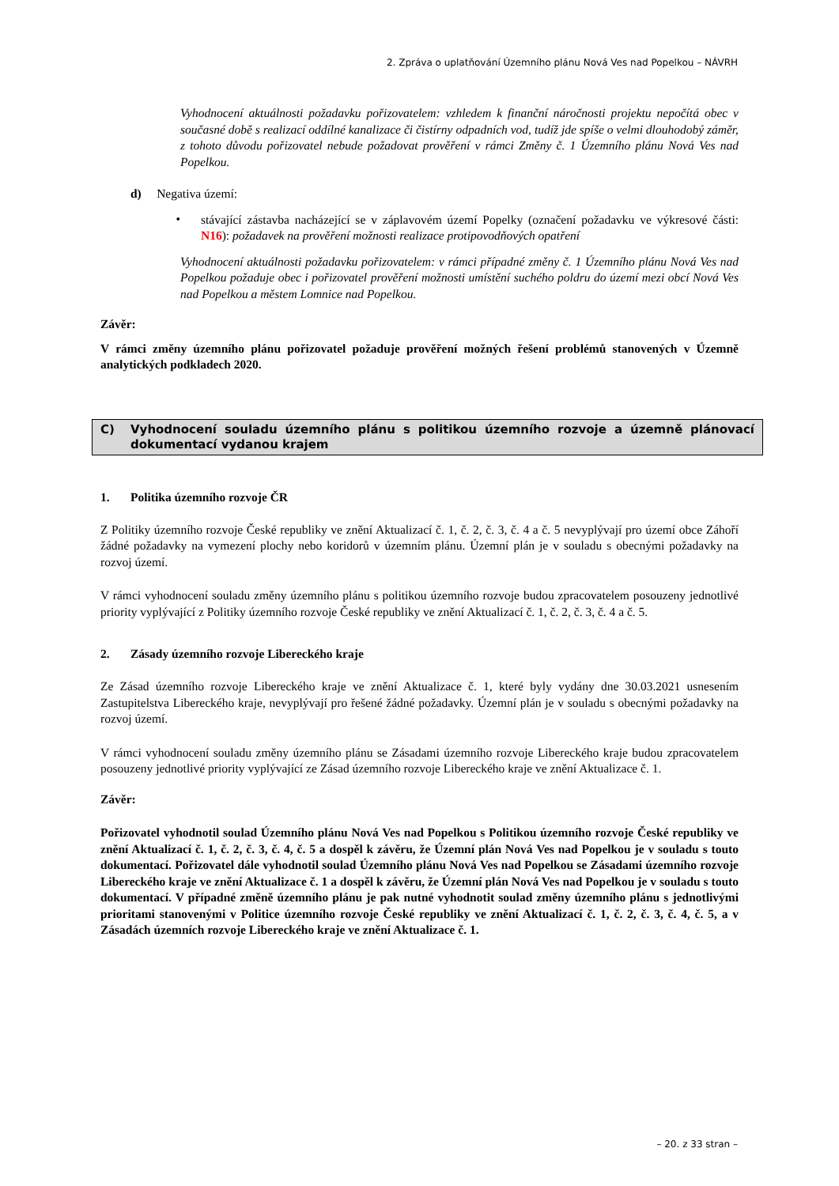2. Zpráva o uplatňování Územního plánu Nová Ves nad Popelkou – NÁVRH
Vyhodnocení aktuálnosti požadavku pořizovatelem: vzhledem k finanční náročnosti projektu nepočítá obec v současné době s realizací oddílné kanalizace či čistírny odpadních vod, tudíž jde spíše o velmi dlouhodobý záměr, z tohoto důvodu pořizovatel nebude požadovat prověření v rámci Změny č. 1 Územního plánu Nová Ves nad Popelkou.
d) Negativa území:
•
stávající zástavba nacházející se v záplavovém území Popelky (označení požadavku ve výkresové části: N16): požadavek na prověření možnosti realizace protipovodňových opatření
Vyhodnocení aktuálnosti požadavku pořizovatelem: v rámci případné změny č. 1 Územního plánu Nová Ves nad Popelkou požaduje obec i pořizovatel prověření možnosti umístění suchého poldru do území mezi obcí Nová Ves nad Popelkou a městem Lomnice nad Popelkou.
Závěr:
V rámci změny územního plánu pořizovatel požaduje prověření možných řešení problémů stanovených v Územně analytických podkladech 2020.
C) Vyhodnocení souladu územního plánu s politikou územního rozvoje a územně plánovací dokumentací vydanou krajem
1. Politika územního rozvoje ČR
Z Politiky územního rozvoje České republiky ve znění Aktualizací č. 1, č. 2, č. 3, č. 4 a č. 5 nevyplývají pro území obce Záhoří žádné požadavky na vymezení plochy nebo koridorů v územním plánu. Územní plán je v souladu s obecnými požadavky na rozvoj území.
V rámci vyhodnocení souladu změny územního plánu s politikou územního rozvoje budou zpracovatelem posouzeny jednotlivé priority vyplývající z Politiky územního rozvoje České republiky ve znění Aktualizací č. 1, č. 2, č. 3, č. 4 a č. 5.
2. Zásady územního rozvoje Libereckého kraje
Ze Zásad územního rozvoje Libereckého kraje ve znění Aktualizace č. 1, které byly vydány dne 30.03.2021 usnesením Zastupitelstva Libereckého kraje, nevyplývají pro řešené žádné požadavky. Územní plán je v souladu s obecnými požadavky na rozvoj území.
V rámci vyhodnocení souladu změny územního plánu se Zásadami územního rozvoje Libereckého kraje budou zpracovatelem posouzeny jednotlivé priority vyplývající ze Zásad územního rozvoje Libereckého kraje ve znění Aktualizace č. 1.
Závěr:
Pořizovatel vyhodnotil soulad Územního plánu Nová Ves nad Popelkou s Politikou územního rozvoje České republiky ve znění Aktualizací č. 1, č. 2, č. 3, č. 4, č. 5 a dospěl k závěru, že Územní plán Nová Ves nad Popelkou je v souladu s touto dokumentací. Pořizovatel dále vyhodnotil soulad Územního plánu Nová Ves nad Popelkou se Zásadami územního rozvoje Libereckého kraje ve znění Aktualizace č. 1 a dospěl k závěru, že Územní plán Nová Ves nad Popelkou je v souladu s touto dokumentací. V případné změně územního plánu je pak nutné vyhodnotit soulad změny územního plánu s jednotlivými prioritami stanovenými v Politice územního rozvoje České republiky ve znění Aktualizací č. 1, č. 2, č. 3, č. 4, č. 5, a v Zásadách územních rozvoje Libereckého kraje ve znění Aktualizace č. 1.
– 20. z 33 stran –